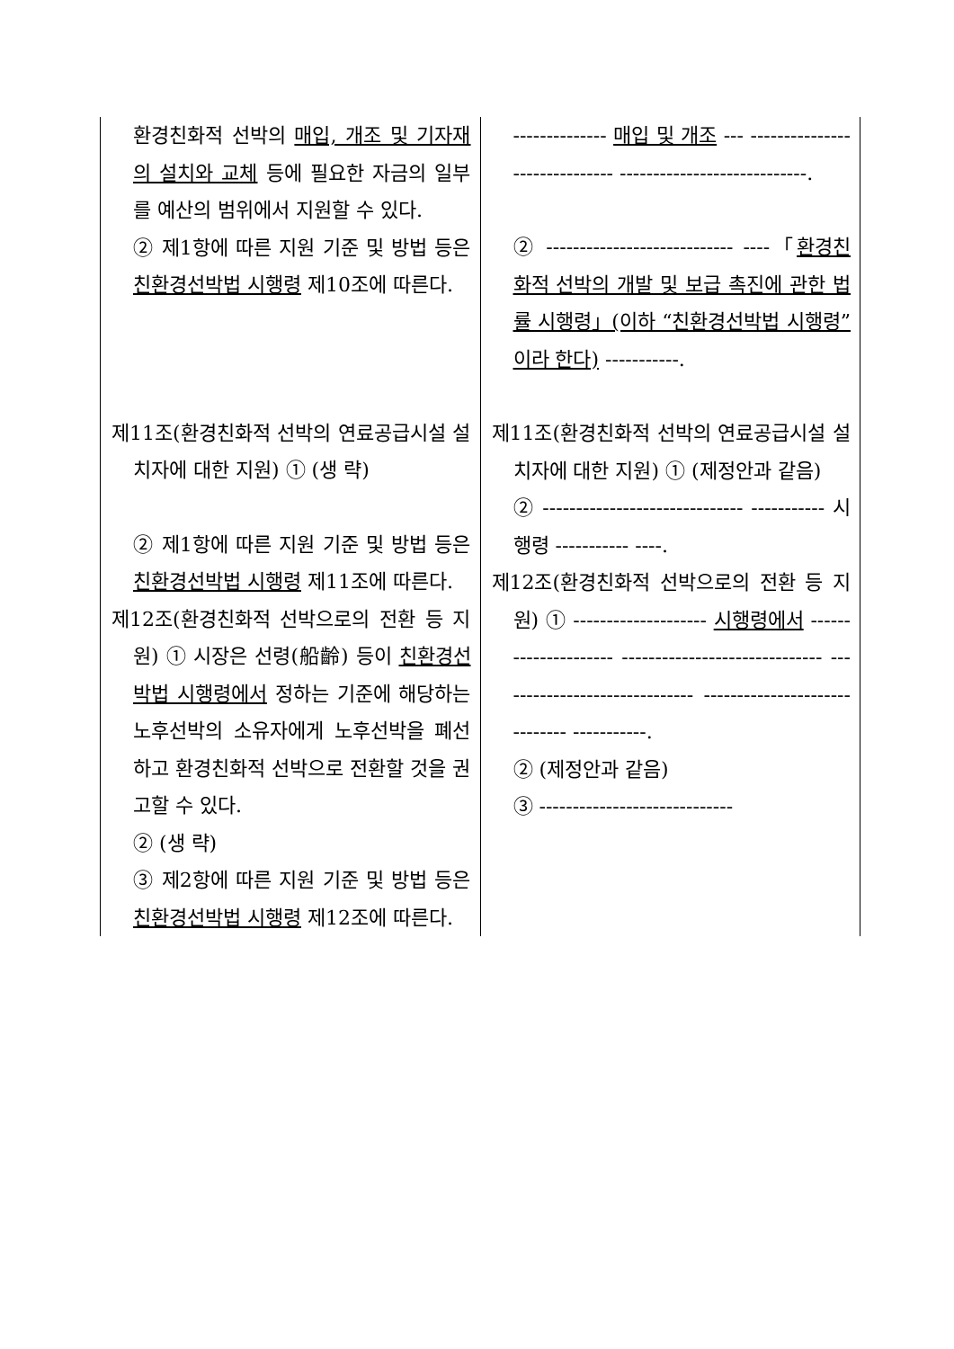| 환경친화적 선박의 매입, 개조 및 기자재의 설치와 교체 등에 필요한 자금의 일부를 예산의 범위에서 지원할 수 있다. ② 제1항에 따른 지원 기준 및 방법 등은 친환경선박법 시행령 제10조에 따른다. 제11조(환경친화적 선박의 연료공급시설 설치자에 대한 지원) ① (생 략) ② 제1항에 따른 지원 기준 및 방법 등은 친환경선박법 시행령 제11조에 따른다. 제12조(환경친화적 선박으로의 전환 등 지원) ① 시장은 선령(船齡) 등이 친환경선박법 시행령에서 정하는 기준에 해당하는 노후선박의 소유자에게 노후선박을 폐선하고 환경친화적 선박으로 전환할 것을 권고할 수 있다. ② (생 략) ③ 제2항에 따른 지원 기준 및 방법 등은 친환경선박법 시행령 제12조에 따른다. | -------------- 매입 및 개조 --- ------------------------------ ----------------------------. ② ---------------------------- ----「 환경친화적 선박의 개발 및 보급 촉진에 관한 법률 시행령」(이하 “친환경선박법 시행령”이라 한다) -----------. 제11조(환경친화적 선박의 연료공급시설 설치자에 대한 지원) ① (제정안과 같음) ② ------------------------------ ----------- 시행령 ----------- ----. 제12조(환경친화적 선박으로의 전환 등 지원) ① -------------------- 시행령에서 --------------------- ------------------------------ ------------------------------ ------------------------------ -----------. ② (제정안과 같음) ③ ----------------------------- |